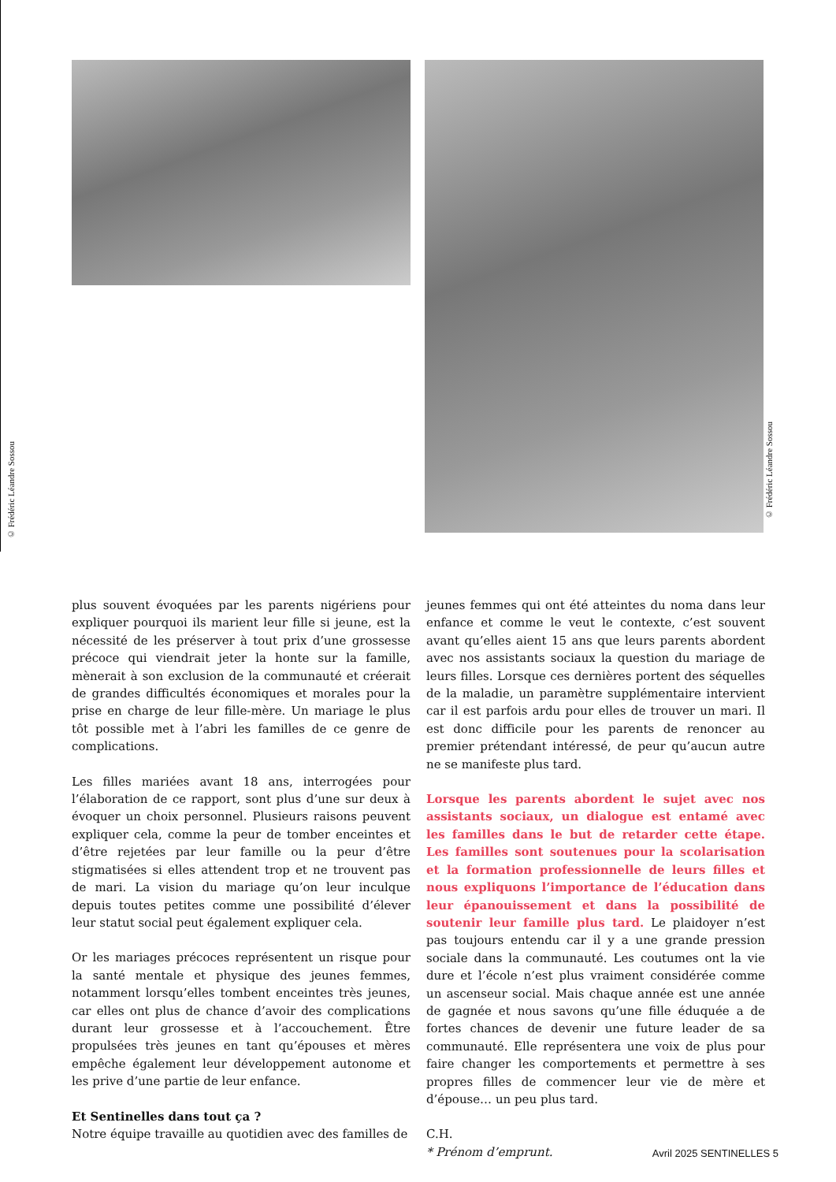© Frédéric Léandre Sossou
© Frédéric Léandre Sossou
plus souvent évoquées par les parents nigériens pour expliquer pourquoi ils marient leur fille si jeune, est la nécessité de les préserver à tout prix d’une grossesse précoce qui viendrait jeter la honte sur la famille, mènerait à son exclusion de la communauté et créerait de grandes difficultés économiques et morales pour la prise en charge de leur fille-mère. Un mariage le plus tôt possible met à l’abri les familles de ce genre de complications.
Les filles mariées avant 18 ans, interrogées pour l’élaboration de ce rapport, sont plus d’une sur deux à évoquer un choix personnel. Plusieurs raisons peuvent expliquer cela, comme la peur de tomber enceintes et d’être rejetées par leur famille ou la peur d’être stigmatisées si elles attendent trop et ne trouvent pas de mari. La vision du mariage qu’on leur inculque depuis toutes petites comme une possibilité d’élever leur statut social peut également expliquer cela.
Or les mariages précoces représentent un risque pour la santé mentale et physique des jeunes femmes, notamment lorsqu’elles tombent enceintes très jeunes, car elles ont plus de chance d’avoir des complications durant leur grossesse et à l’accouchement. Être propulsées très jeunes en tant qu’épouses et mères empêche également leur développement autonome et les prive d’une partie de leur enfance.
Et Sentinelles dans tout ça ?
Notre équipe travaille au quotidien avec des familles de
jeunes femmes qui ont été atteintes du noma dans leur enfance et comme le veut le contexte, c’est souvent avant qu’elles aient 15 ans que leurs parents abordent avec nos assistants sociaux la question du mariage de leurs filles. Lorsque ces dernières portent des séquelles de la maladie, un paramètre supplémentaire intervient car il est parfois ardu pour elles de trouver un mari. Il est donc difficile pour les parents de renoncer au premier prétendant intéressé, de peur qu’aucun autre ne se manifeste plus tard.
Lorsque les parents abordent le sujet avec nos assistants sociaux, un dialogue est entamé avec les familles dans le but de retarder cette étape. Les familles sont soutenues pour la scolarisation et la formation professionnelle de leurs filles et nous expliquons l’importance de l’éducation dans leur épanouissement et dans la possibilité de soutenir leur famille plus tard. Le plaidoyer n’est pas toujours entendu car il y a une grande pression sociale dans la communauté. Les coutumes ont la vie dure et l’école n’est plus vraiment considérée comme un ascenseur social. Mais chaque année est une année de gagnée et nous savons qu’une fille éduquée a de fortes chances de devenir une future leader de sa communauté. Elle représentera une voix de plus pour faire changer les comportements et permettre à ses propres filles de commencer leur vie de mère et d’épouse… un peu plus tard.
C.H.
* Prénom d’emprunt.
Avril 2025 SENTINELLES 5